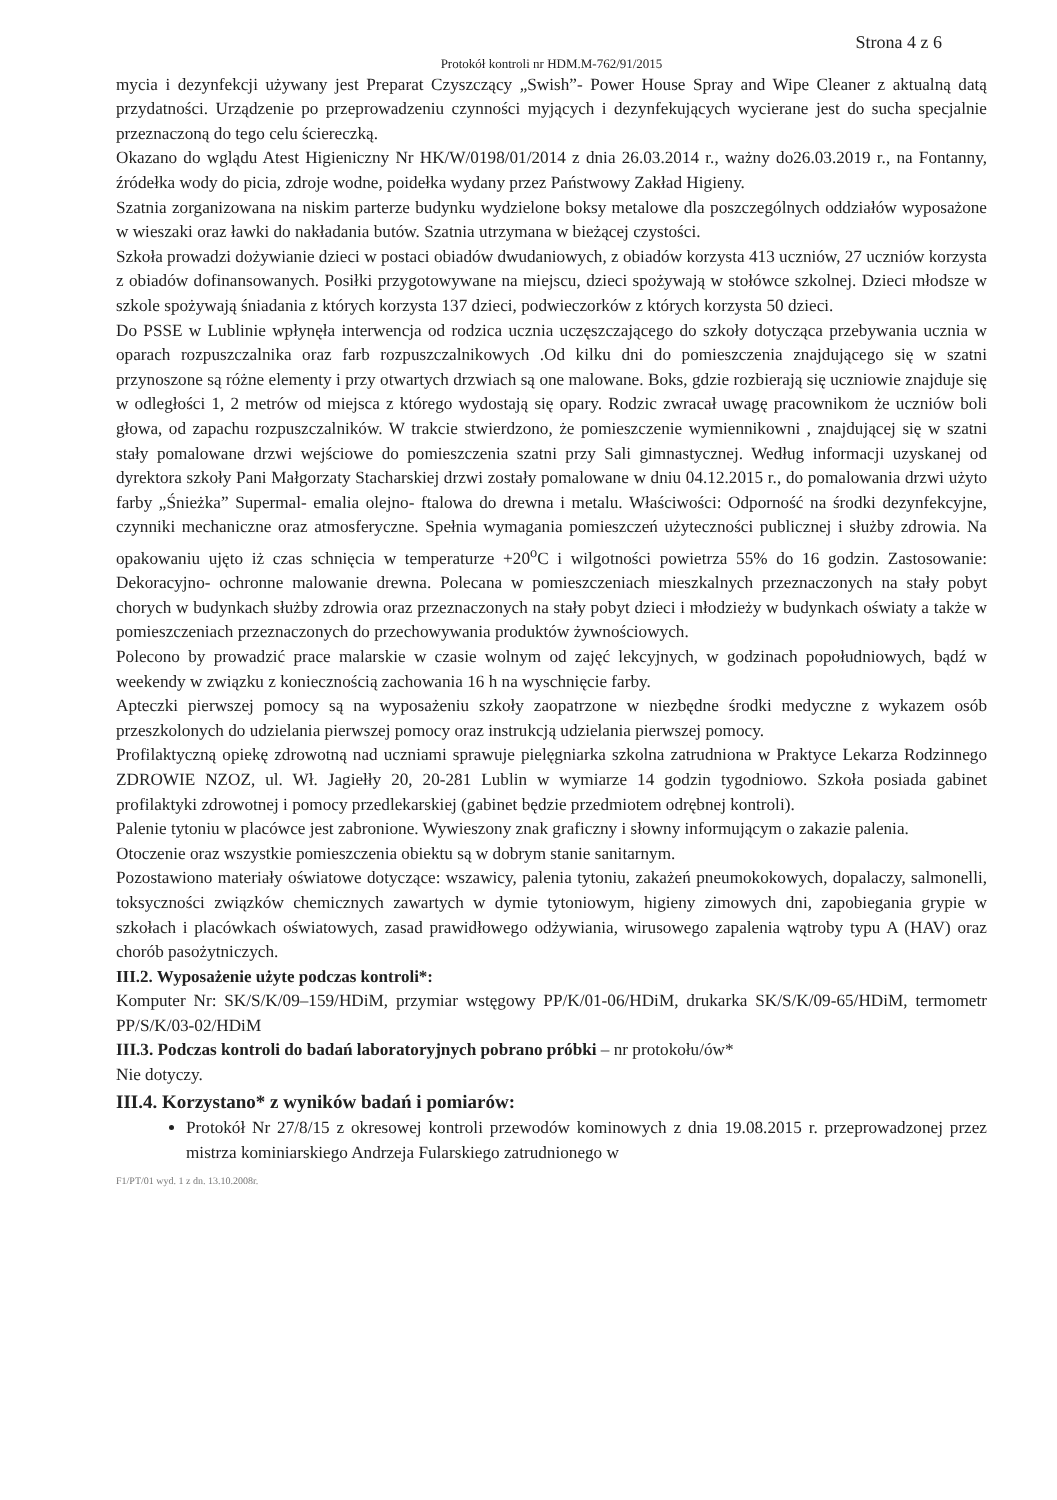Strona 4 z 6
Protokół kontroli nr HDM.M-762/91/2015
mycia i dezynfekcji używany jest Preparat Czyszczący „Swish”- Power House Spray and Wipe Cleaner z aktualną datą przydatności. Urządzenie po przeprowadzeniu czynności myjących i dezynfekujących wycierane jest do sucha specjalnie przeznaczoną do tego celu ściereczką.
Okazano do wglądu Atest Higieniczny Nr HK/W/0198/01/2014 z dnia 26.03.2014 r., ważny do26.03.2019 r., na Fontanny, źródełka wody do picia, zdroje wodne, poidełka wydany przez Państwowy Zakład Higieny.
Szatnia zorganizowana na niskim parterze budynku wydzielone boksy metalowe dla poszczególnych oddziałów wyposażone w wieszaki oraz ławki do nakładania butów. Szatnia utrzymana w bieżącej czystości.
Szkoła prowadzi dożywianie dzieci w postaci obiadów dwudaniowych, z obiadów korzysta 413 uczniów, 27 uczniów korzysta z obiadów dofinansowanych. Posiłki przygotowywane na miejscu, dzieci spożywają w stołówce szkolnej. Dzieci młodsze w szkole spożywają śniadania z których korzysta 137 dzieci, podwieczorków z których korzysta 50 dzieci.
Do PSSE w Lublinie wpłynęła interwencja od rodzica ucznia uczęszczającego do szkoły dotycząca przebywania ucznia w oparach rozpuszczalnika oraz farb rozpuszczalnikowych .Od kilku dni do pomieszczenia znajdującego się w szatni przynoszone są różne elementy i przy otwartych drzwiach są one malowane. Boks, gdzie rozbierają się uczniowie znajduje się w odległości 1, 2 metrów od miejsca z którego wydostają się opary. Rodzic zwracał uwagę pracownikom że uczniów boli głowa, od zapachu rozpuszczalników. W trakcie stwierdzono, że pomieszczenie wymiennikowni , znajdującej się w szatni stały pomalowane drzwi wejściowe do pomieszczenia szatni przy Sali gimnastycznej. Według informacji uzyskanej od dyrektora szkoły Pani Małgorzaty Stacharskiej drzwi zostały pomalowane w dniu 04.12.2015 r., do pomalowania drzwi użyto farby „Śnieżka” Supermal- emalia olejno- ftalowa do drewna i metalu. Właściwości: Odporność na środki dezynfekcyjne, czynniki mechaniczne oraz atmosferyczne. Spełnia wymagania pomieszczeń użyteczności publicznej i służby zdrowia. Na opakowaniu ujęto iż czas schnięcia w temperaturze +20<sup>o</sup>C i wilgotności powietrza 55% do 16 godzin. Zastosowanie: Dekoracyjno- ochronne malowanie drewna. Polecana w pomieszczeniach mieszkalnych przeznaczonych na stały pobyt chorych w budynkach służby zdrowia oraz przeznaczonych na stały pobyt dzieci i młodzieży w budynkach oświaty a także w pomieszczeniach przeznaczonych do przechowywania produktów żywnościowych.
Polecono by prowadzić prace malarskie w czasie wolnym od zajęć lekcyjnych, w godzinach popołudniowych, bądź w weekendy w związku z koniecznością zachowania 16 h na wyschnięcie farby.
Apteczki pierwszej pomocy są na wyposażeniu szkoły zaopatrzone w niezbędne środki medyczne z wykazem osób przeszkolonych do udzielania pierwszej pomocy oraz instrukcją udzielania pierwszej pomocy.
Profilaktyczną opiekę zdrowotną nad uczniami sprawuje pielęgniarka szkolna zatrudniona w Praktyce Lekarza Rodzinnego ZDROWIE NZOZ, ul. Wł. Jagiełły 20, 20-281 Lublin w wymiarze 14 godzin tygodniowo. Szkoła posiada gabinet profilaktyki zdrowotnej i pomocy przedlekarskiej (gabinet będzie przedmiotem odrębnej kontroli).
Palenie tytoniu w placówce jest zabronione. Wywieszony znak graficzny i słowny informującym o zakazie palenia.
Otoczenie oraz wszystkie pomieszczenia obiektu są w dobrym stanie sanitarnym.
Pozostawiono materiały oświatowe dotyczące: wszawicy, palenia tytoniu, zakażeń pneumokokowych, dopalaczy, salmonelli, toksyczności związków chemicznych zawartych w dymie tytoniowym, higieny zimowych dni, zapobiegania grypie w szkołach i placówkach oświatowych, zasad prawidłowego odżywiania, wirusowego zapalenia wątroby typu A (HAV) oraz chorób pasożytniczych.
III.2. Wyposażenie użyte podczas kontroli*:
Komputer Nr: SK/S/K/09–159/HDiM, przymiar wstęgowy PP/K/01-06/HDiM, drukarka SK/S/K/09-65/HDiM, termometr PP/S/K/03-02/HDiM
III.3. Podczas kontroli do badań laboratoryjnych pobrano próbki – nr protokołu/ów*
Nie dotyczy.
III.4. Korzystano* z wyników badań i pomiarów:
Protokół Nr 27/8/15 z okresowej kontroli przewodów kominowych z dnia 19.08.2015 r. przeprowadzonej przez mistrza kominiarskiego Andrzeja Fularskiego zatrudnionego w
F1/PT/01 wyd. 1 z dn. 13.10.2008r.